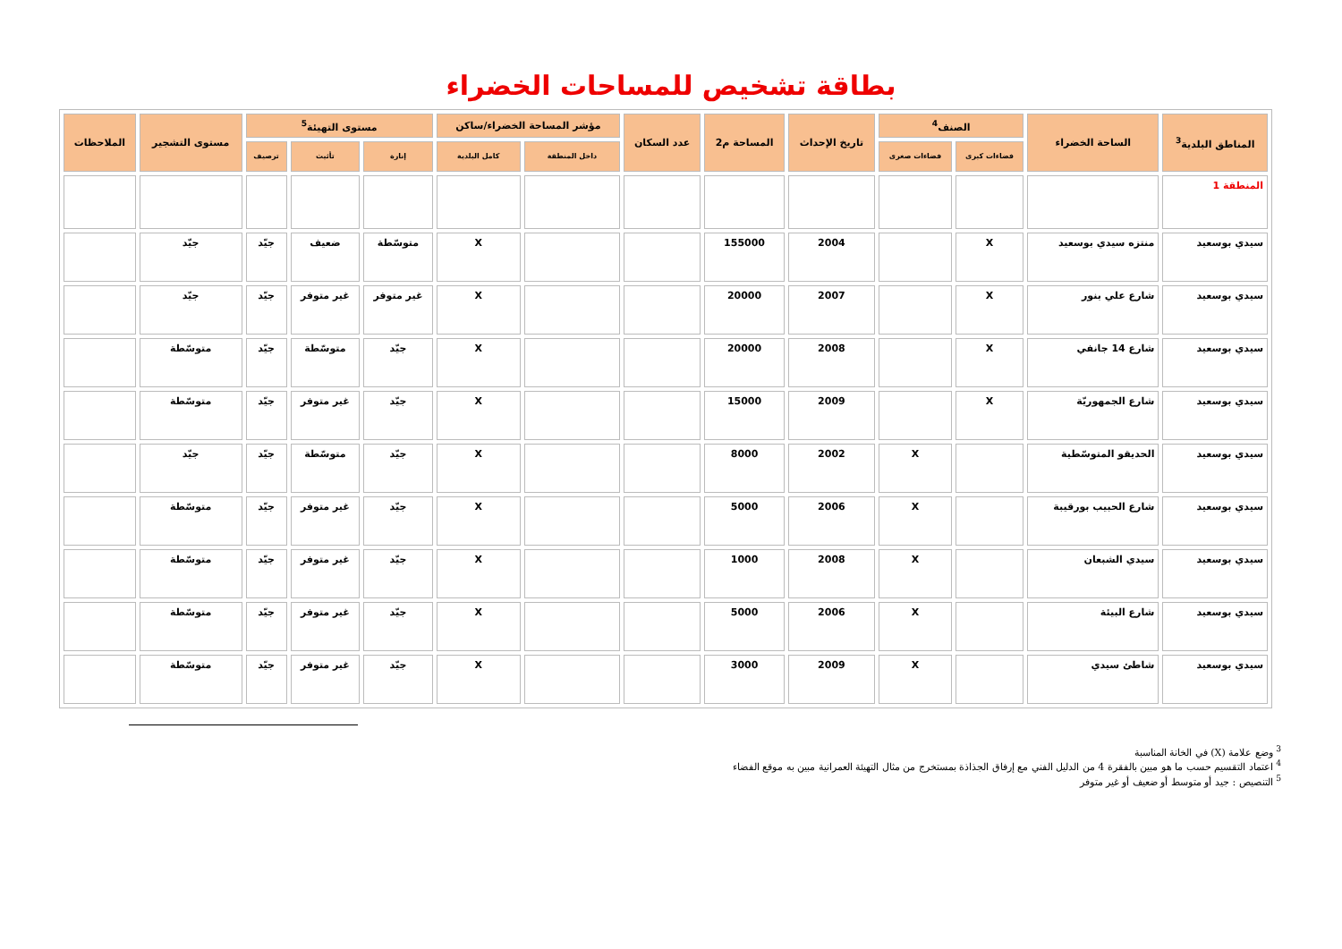بطاقة تشخيص للمساحات الخضراء
| المناطق البلدية<sup>3</sup> | الساحة الخضراء | الصنف<sup>4</sup> | | تاريخ الإحداث | المساحة م2 | عدد السكان | مؤشر المساحة الخضراء/ساكن | | مستوى التهيئة<sup>5</sup> | | | مستوى التشجير | الملاحظات |
| --- | --- | --- | --- | --- | --- | --- | --- | --- | --- | --- | --- | --- | --- |
| | | فضاءات كبرى | فضاءات صغرى | | | | داخل المنطقة | كامل البلدية | إنارة | تأثيث | ترصيف | | |
| المنطقة 1 | | | | | | | | | | | | | |
| سيدي بوسعيد | منتزه سيدي بوسعيد | X | | 2004 | 155000 | | | X | متوسّطة | ضعيف | جيّد | جيّد | |
| سيدي بوسعيد | شارع علي بنور | X | | 2007 | 20000 | | | X | غير متوفر | غير متوفر | جيّد | جيّد | |
| سيدي بوسعيد | شارع 14 جانفي | X | | 2008 | 20000 | | | X | جيّد | متوسّطة | جيّد | متوسّطة | |
| سيدي بوسعيد | شارع الجمهوريّة | X | | 2009 | 15000 | | | X | جيّد | غير متوفر | جيّد | متوسّطة | |
| سيدي بوسعيد | الحديقو المتوسّطية | | X | 2002 | 8000 | | | X | جيّد | متوسّطة | جيّد | جيّد | |
| سيدي بوسعيد | شارع الحبيب بورقيبة | | X | 2006 | 5000 | | | X | جيّد | غير متوفر | جيّد | متوسّطة | |
| سيدي بوسعيد | سيدي الشبعان | | X | 2008 | 1000 | | | X | جيّد | غير متوفر | جيّد | متوسّطة | |
| سيدي بوسعيد | شارع البيئة | | X | 2006 | 5000 | | | X | جيّد | غير متوفر | جيّد | متوسّطة | |
| سيدي بوسعيد | شاطئ سيدي | | X | 2009 | 3000 | | | X | جيّد | غير متوفر | جيّد | متوسّطة | |
<sup>3</sup> وضع علامة (X) في الخانة المناسبة
<sup>4</sup> اعتماد التقسيم حسب ما هو مبين بالفقرة 4 من الدليل الفني مع إرفاق الجذاذة بمستخرج من مثال التهيئة العمرانية مبين به موقع الفضاء
<sup>5</sup> التنصيص : جيد أو متوسط أو ضعيف أو غير متوفر